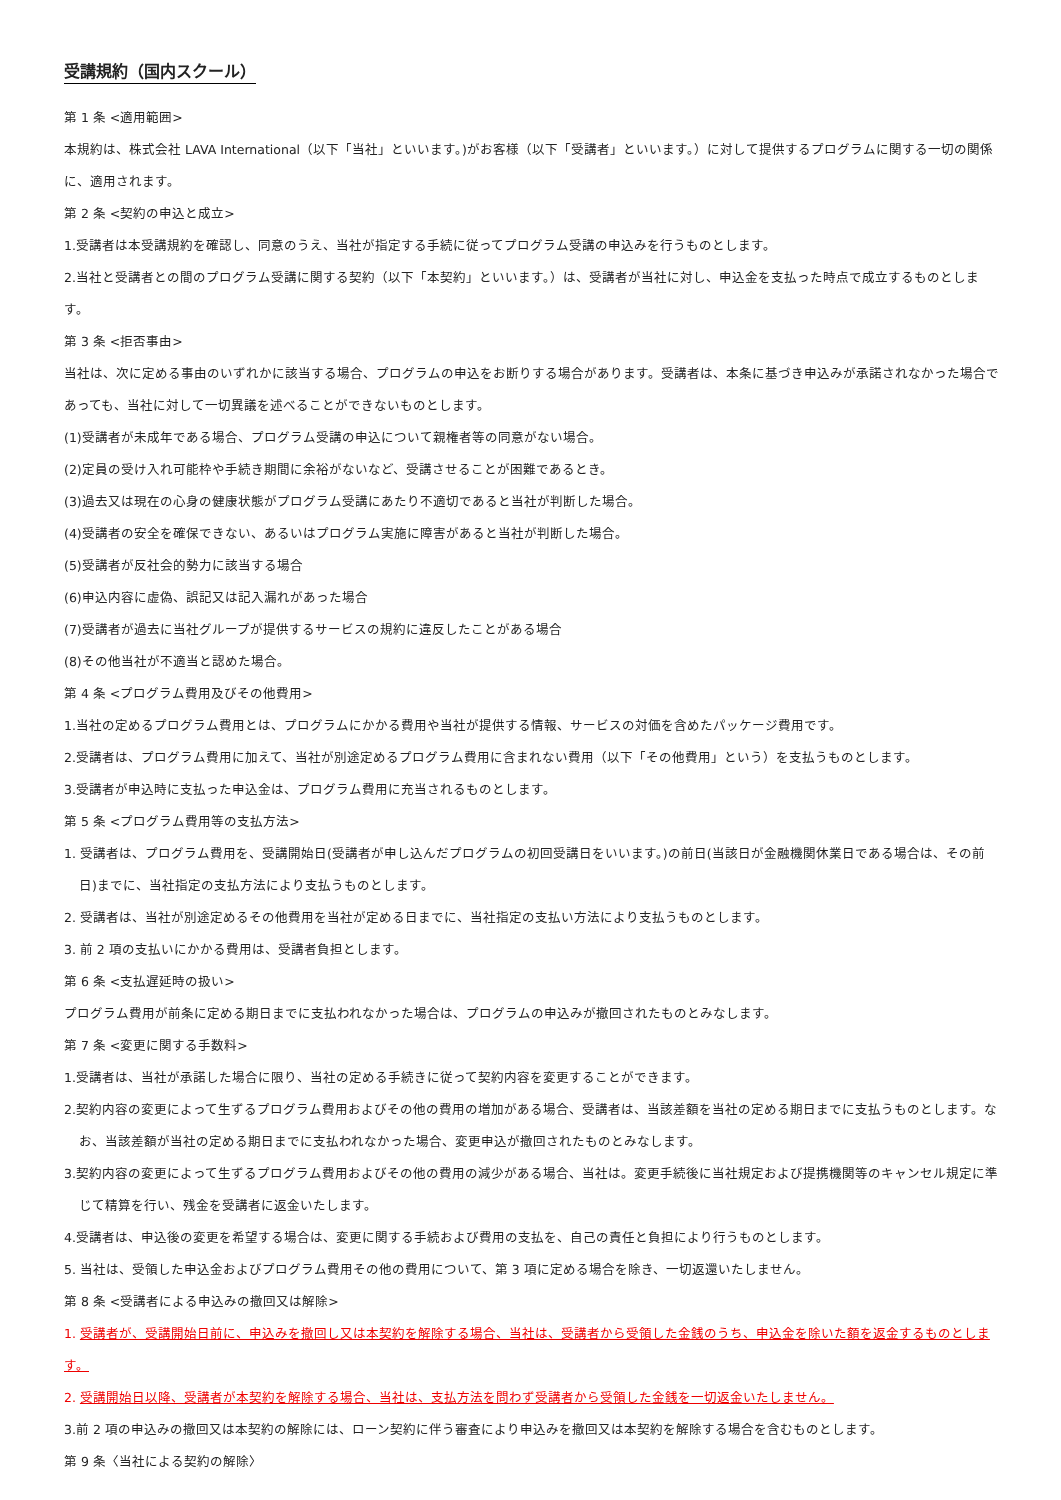受講規約（国内スクール）
第 1 条 <適用範囲>
本規約は、株式会社 LAVA International（以下「当社」といいます。)がお客様（以下「受講者」といいます。）に対して提供するプログラムに関する一切の関係に、適用されます。
第 2 条 <契約の申込と成立>
1.受講者は本受講規約を確認し、同意のうえ、当社が指定する手続に従ってプログラム受講の申込みを行うものとします。
2.当社と受講者との間のプログラム受講に関する契約（以下「本契約」といいます。）は、受講者が当社に対し、申込金を支払った時点で成立するものとします。
第 3 条 <拒否事由>
当社は、次に定める事由のいずれかに該当する場合、プログラムの申込をお断りする場合があります。受講者は、本条に基づき申込みが承諾されなかった場合であっても、当社に対して一切異議を述べることができないものとします。
(1)受講者が未成年である場合、プログラム受講の申込について親権者等の同意がない場合。
(2)定員の受け入れ可能枠や手続き期間に余裕がないなど、受講させることが困難であるとき。
(3)過去又は現在の心身の健康状態がプログラム受講にあたり不適切であると当社が判断した場合。
(4)受講者の安全を確保できない、あるいはプログラム実施に障害があると当社が判断した場合。
(5)受講者が反社会的勢力に該当する場合
(6)申込内容に虚偽、誤記又は記入漏れがあった場合
(7)受講者が過去に当社グループが提供するサービスの規約に違反したことがある場合
(8)その他当社が不適当と認めた場合。
第 4 条 <プログラム費用及びその他費用>
1.当社の定めるプログラム費用とは、プログラムにかかる費用や当社が提供する情報、サービスの対価を含めたパッケージ費用です。
2.受講者は、プログラム費用に加えて、当社が別途定めるプログラム費用に含まれない費用（以下「その他費用」という）を支払うものとします。
3.受講者が申込時に支払った申込金は、プログラム費用に充当されるものとします。
第 5 条 <プログラム費用等の支払方法>
1. 受講者は、プログラム費用を、受講開始日(受講者が申し込んだプログラムの初回受講日をいいます。)の前日(当該日が金融機関休業日である場合は、その前日)までに、当社指定の支払方法により支払うものとします。
2. 受講者は、当社が別途定めるその他費用を当社が定める日までに、当社指定の支払い方法により支払うものとします。
3. 前 2 項の支払いにかかる費用は、受講者負担とします。
第 6 条 <支払遅延時の扱い>
プログラム費用が前条に定める期日までに支払われなかった場合は、プログラムの申込みが撤回されたものとみなします。
第 7 条 <変更に関する手数料>
1.受講者は、当社が承諾した場合に限り、当社の定める手続きに従って契約内容を変更することができます。
2.契約内容の変更によって生ずるプログラム費用およびその他の費用の増加がある場合、受講者は、当該差額を当社の定める期日までに支払うものとします。なお、当該差額が当社の定める期日までに支払われなかった場合、変更申込が撤回されたものとみなします。
3.契約内容の変更によって生ずるプログラム費用およびその他の費用の減少がある場合、当社は。変更手続後に当社規定および提携機関等のキャンセル規定に準じて精算を行い、残金を受講者に返金いたします。
4.受講者は、申込後の変更を希望する場合は、変更に関する手続および費用の支払を、自己の責任と負担により行うものとします。
5. 当社は、受領した申込金およびプログラム費用その他の費用について、第 3 項に定める場合を除き、一切返還いたしません。
第 8 条 <受講者による申込みの撤回又は解除>
1. 受講者が、受講開始日前に、申込みを撤回し又は本契約を解除する場合、当社は、受講者から受領した金銭のうち、申込金を除いた額を返金するものとします。
2. 受講開始日以降、受講者が本契約を解除する場合、当社は、支払方法を問わず受講者から受領した金銭を一切返金いたしません。
3.前 2 項の申込みの撤回又は本契約の解除には、ローン契約に伴う審査により申込みを撤回又は本契約を解除する場合を含むものとします。
第 9 条〈当社による契約の解除〉